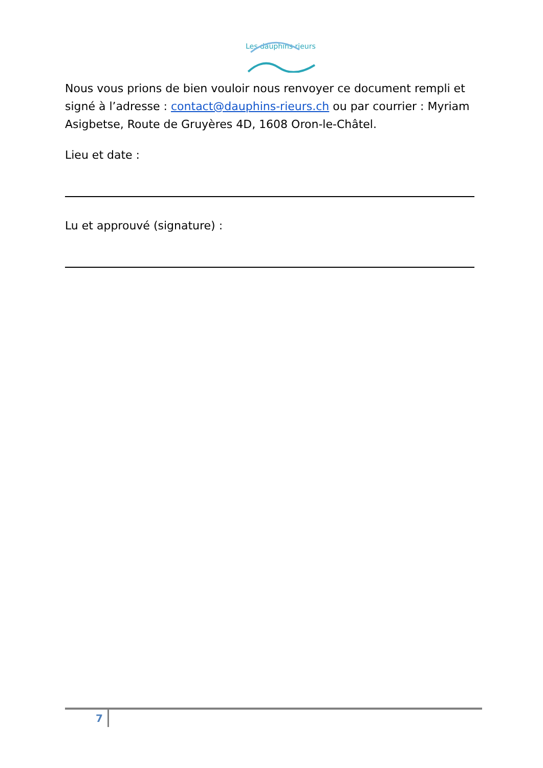Les dauphins rieurs
Nous vous prions de bien vouloir nous renvoyer ce document rempli et signé à l’adresse : contact@dauphins-rieurs.ch ou par courrier : Myriam Asigbetse, Route de Gruyères 4D, 1608 Oron-le-Châtel.
Lieu et date :
Lu et approuvé (signature) :
7